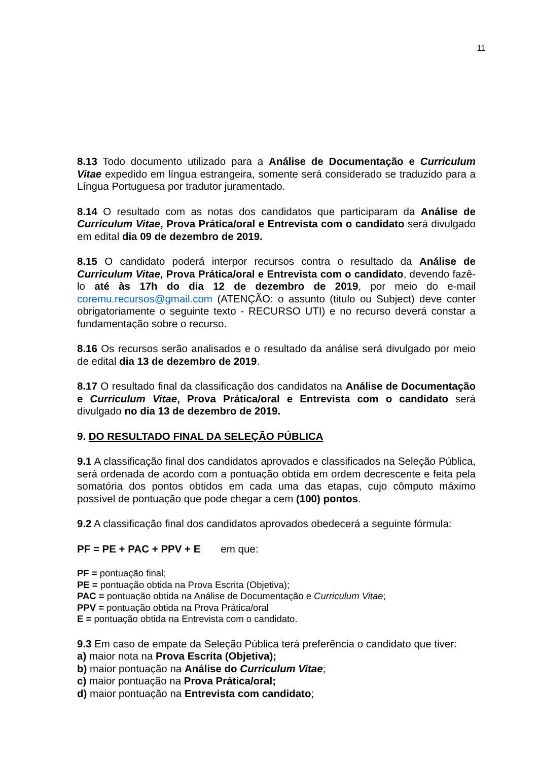11
8.13 Todo documento utilizado para a Análise de Documentação e Curriculum Vitae expedido em língua estrangeira, somente será considerado se traduzido para a Língua Portuguesa por tradutor juramentado.
8.14 O resultado com as notas dos candidatos que participaram da Análise de Curriculum Vitae, Prova Prática/oral e Entrevista com o candidato será divulgado em edital dia 09 de dezembro de 2019.
8.15 O candidato poderá interpor recursos contra o resultado da Análise de Curriculum Vitae, Prova Prática/oral e Entrevista com o candidato, devendo fazê-lo até às 17h do dia 12 de dezembro de 2019, por meio do e-mail coremu.recursos@gmail.com (ATENÇÃO: o assunto (titulo ou Subject) deve conter obrigatoriamente o seguinte texto - RECURSO UTI) e no recurso deverá constar a fundamentação sobre o recurso.
8.16 Os recursos serão analisados e o resultado da análise será divulgado por meio de edital dia 13 de dezembro de 2019.
8.17 O resultado final da classificação dos candidatos na Análise de Documentação e Curriculum Vitae, Prova Prática/oral e Entrevista com o candidato será divulgado no dia 13 de dezembro de 2019.
9. DO RESULTADO FINAL DA SELEÇÃO PÚBLICA
9.1 A classificação final dos candidatos aprovados e classificados na Seleção Pública, será ordenada de acordo com a pontuação obtida em ordem decrescente e feita pela somatória dos pontos obtidos em cada uma das etapas, cujo cômputo máximo possível de pontuação que pode chegar a cem (100) pontos.
9.2 A classificação final dos candidatos aprovados obedecerá a seguinte fórmula:
PF = PE + PAC + PPV + E em que:
PF = pontuação final;
PE = pontuação obtida na Prova Escrita (Objetiva);
PAC = pontuação obtida na Análise de Documentação e Curriculum Vitae;
PPV = pontuação obtida na Prova Prática/oral
E = pontuação obtida na Entrevista com o candidato.
9.3 Em caso de empate da Seleção Pública terá preferência o candidato que tiver:
a) maior nota na Prova Escrita (Objetiva);
b) maior pontuação na Análise do Curriculum Vitae;
c) maior pontuação na Prova Prática/oral;
d) maior pontuação na Entrevista com candidato;